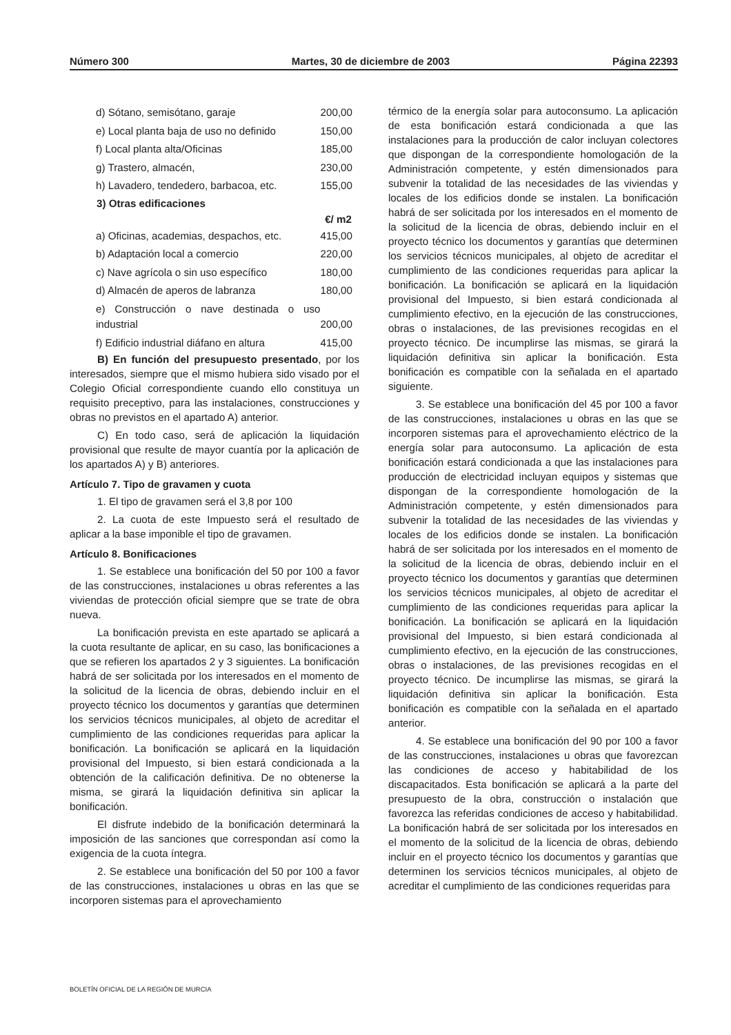Número 300 Martes, 30 de diciembre de 2003 Página 22393
| d) Sótano, semisótano, garaje | 200,00 |
| e) Local planta baja de uso no definido | 150,00 |
| f) Local planta alta/Oficinas | 185,00 |
| g) Trastero, almacén, | 230,00 |
| h) Lavadero, tendedero, barbacoa, etc. | 155,00 |
| 3) Otras edificaciones | |
| | €/ m2 |
| a) Oficinas, academias, despachos, etc. | 415,00 |
| b) Adaptación local a comercio | 220,00 |
| c) Nave agrícola o sin uso específico | 180,00 |
| d) Almacén de aperos de labranza | 180,00 |
| e) Construcción o nave destinada o uso industrial | 200,00 |
| f) Edificio industrial diáfano en altura | 415,00 |
B) En función del presupuesto presentado, por los interesados, siempre que el mismo hubiera sido visado por el Colegio Oficial correspondiente cuando ello constituya un requisito preceptivo, para las instalaciones, construcciones y obras no previstos en el apartado A) anterior.
C) En todo caso, será de aplicación la liquidación provisional que resulte de mayor cuantía por la aplicación de los apartados A) y B) anteriores.
Artículo 7. Tipo de gravamen y cuota
1. El tipo de gravamen será el 3,8 por 100
2. La cuota de este Impuesto será el resultado de aplicar a la base imponible el tipo de gravamen.
Artículo 8. Bonificaciones
1. Se establece una bonificación del 50 por 100 a favor de las construcciones, instalaciones u obras referentes a las viviendas de protección oficial siempre que se trate de obra nueva.
La bonificación prevista en este apartado se aplicará a la cuota resultante de aplicar, en su caso, las bonificaciones a que se refieren los apartados 2 y 3 siguientes. La bonificación habrá de ser solicitada por los interesados en el momento de la solicitud de la licencia de obras, debiendo incluir en el proyecto técnico los documentos y garantías que determinen los servicios técnicos municipales, al objeto de acreditar el cumplimiento de las condiciones requeridas para aplicar la bonificación. La bonificación se aplicará en la liquidación provisional del Impuesto, si bien estará condicionada a la obtención de la calificación definitiva. De no obtenerse la misma, se girará la liquidación definitiva sin aplicar la bonificación.
El disfrute indebido de la bonificación determinará la imposición de las sanciones que correspondan así como la exigencia de la cuota íntegra.
2. Se establece una bonificación del 50 por 100 a favor de las construcciones, instalaciones u obras en las que se incorporen sistemas para el aprovechamiento
térmico de la energía solar para autoconsumo. La aplicación de esta bonificación estará condicionada a que las instalaciones para la producción de calor incluyan colectores que dispongan de la correspondiente homologación de la Administración competente, y estén dimensionados para subvenir la totalidad de las necesidades de las viviendas y locales de los edificios donde se instalen. La bonificación habrá de ser solicitada por los interesados en el momento de la solicitud de la licencia de obras, debiendo incluir en el proyecto técnico los documentos y garantías que determinen los servicios técnicos municipales, al objeto de acreditar el cumplimiento de las condiciones requeridas para aplicar la bonificación. La bonificación se aplicará en la liquidación provisional del Impuesto, si bien estará condicionada al cumplimiento efectivo, en la ejecución de las construcciones, obras o instalaciones, de las previsiones recogidas en el proyecto técnico. De incumplirse las mismas, se girará la liquidación definitiva sin aplicar la bonificación. Esta bonificación es compatible con la señalada en el apartado siguiente.
3. Se establece una bonificación del 45 por 100 a favor de las construcciones, instalaciones u obras en las que se incorporen sistemas para el aprovechamiento eléctrico de la energía solar para autoconsumo. La aplicación de esta bonificación estará condicionada a que las instalaciones para producción de electricidad incluyan equipos y sistemas que dispongan de la correspondiente homologación de la Administración competente, y estén dimensionados para subvenir la totalidad de las necesidades de las viviendas y locales de los edificios donde se instalen. La bonificación habrá de ser solicitada por los interesados en el momento de la solicitud de la licencia de obras, debiendo incluir en el proyecto técnico los documentos y garantías que determinen los servicios técnicos municipales, al objeto de acreditar el cumplimiento de las condiciones requeridas para aplicar la bonificación. La bonificación se aplicará en la liquidación provisional del Impuesto, si bien estará condicionada al cumplimiento efectivo, en la ejecución de las construcciones, obras o instalaciones, de las previsiones recogidas en el proyecto técnico. De incumplirse las mismas, se girará la liquidación definitiva sin aplicar la bonificación. Esta bonificación es compatible con la señalada en el apartado anterior.
4. Se establece una bonificación del 90 por 100 a favor de las construcciones, instalaciones u obras que favorezcan las condiciones de acceso y habitabilidad de los discapacitados. Esta bonificación se aplicará a la parte del presupuesto de la obra, construcción o instalación que favorezca las referidas condiciones de acceso y habitabilidad. La bonificación habrá de ser solicitada por los interesados en el momento de la solicitud de la licencia de obras, debiendo incluir en el proyecto técnico los documentos y garantías que determinen los servicios técnicos municipales, al objeto de acreditar el cumplimiento de las condiciones requeridas para
BOLETÍN OFICIAL DE LA REGIÓN DE MURCIA